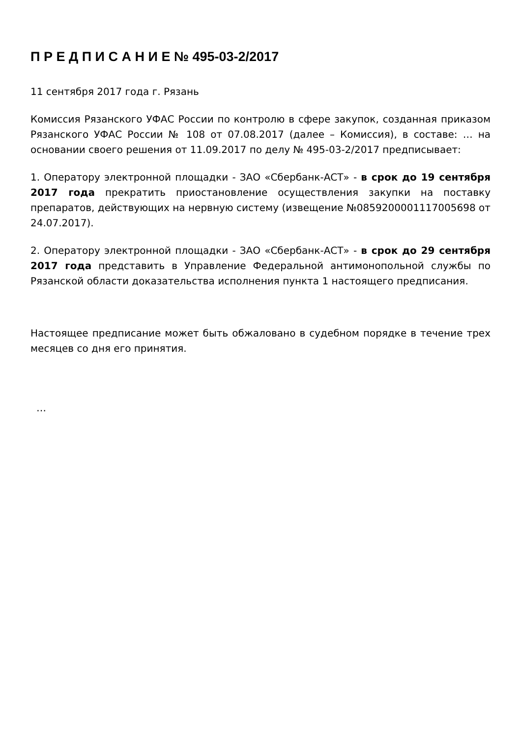П Р Е Д П И С А Н И Е № 495-03-2/2017
11 сентября 2017 года г. Рязань
Комиссия Рязанского УФАС России по контролю в сфере закупок, созданная приказом Рязанского УФАС России № 108 от 07.08.2017 (далее – Комиссия), в составе: … на основании своего решения от 11.09.2017 по делу № 495-03-2/2017 предписывает:
1. Оператору электронной площадки - ЗАО «Сбербанк-АСТ» - в срок до 19 сентября 2017 года прекратить приостановление осуществления закупки на поставку препаратов, действующих на нервную систему (извещение №0859200001117005698 от 24.07.2017).
2. Оператору электронной площадки - ЗАО «Сбербанк-АСТ» - в срок до 29 сентября 2017 года представить в Управление Федеральной антимонопольной службы по Рязанской области доказательства исполнения пункта 1 настоящего предписания.
Настоящее предписание может быть обжаловано в судебном порядке в течение трех месяцев со дня его принятия.
…